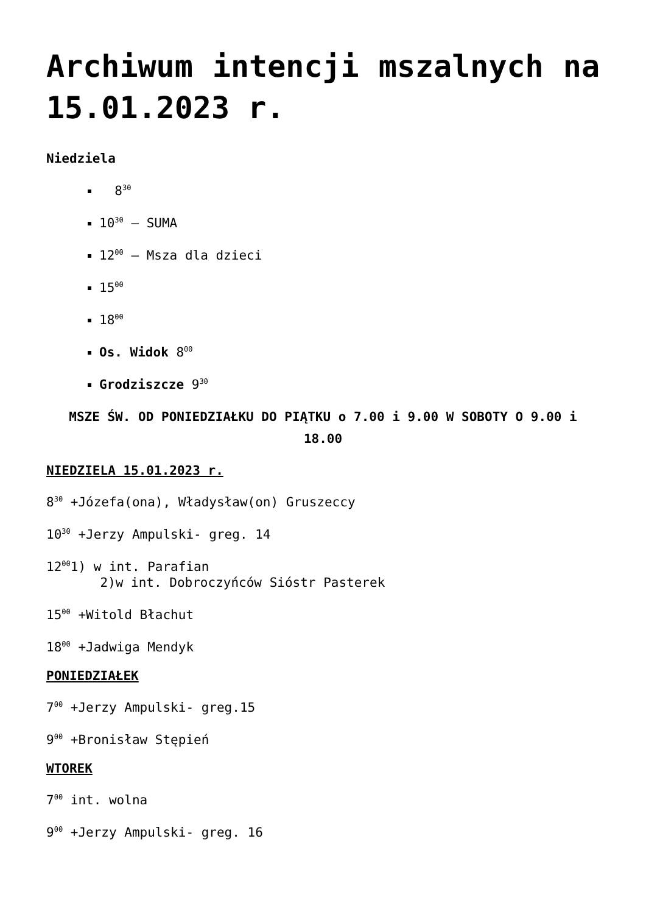Archiwum intencji mszalnych na 15.01.2023 r.
Niedziela
8<sup>30</sup>
10<sup>30</sup> – SUMA
12<sup>00</sup> – Msza dla dzieci
15<sup>00</sup>
18<sup>00</sup>
Os. Widok 8<sup>00</sup>
Grodziszcze 9<sup>30</sup>
MSZE ŚW. OD PONIEDZIAŁKU DO PIĄTKU o 7.00 i 9.00 W SOBOTY O 9.00 i 18.00
NIEDZIELA 15.01.2023 r.
8<sup>30</sup> +Józefa(ona), Władysław(on) Gruszeccy
10<sup>30</sup> +Jerzy Ampulski- greg. 14
12<sup>00</sup>1) w int. Parafian
2)w int. Dobroczyńców Sióstr Pasterek
15<sup>00</sup> +Witold Błachut
18<sup>00</sup> +Jadwiga Mendyk
PONIEDZIAŁEK
7<sup>00</sup> +Jerzy Ampulski- greg.15
9<sup>00</sup> +Bronisław Stępień
WTOREK
7<sup>00</sup> int. wolna
9<sup>00</sup> +Jerzy Ampulski- greg. 16